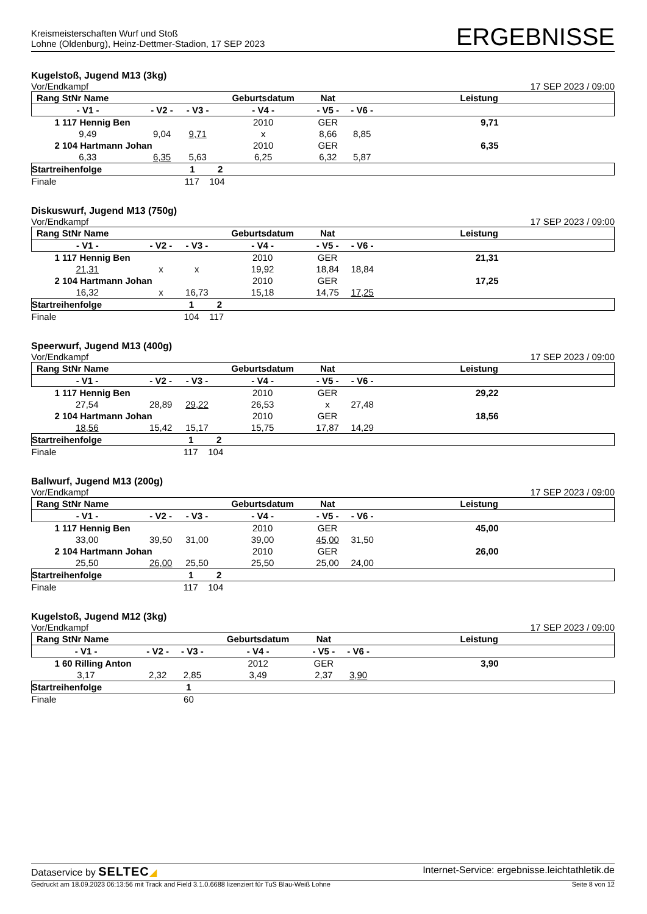Kreismeisterschaften Wurf und Stoß
Lohne (Oldenburg), Heinz-Dettmer-Stadion, 17 SEP 2023
ERGEBNISSE
Kugelstoß, Jugend M13 (3kg)
Vor/Endkampf 17 SEP 2023 / 09:00
| Rang StNr Name | | | Geburtsdatum | Nat | | Leistung |
| --- | --- | --- | --- | --- | --- | --- |
| - V1 - | - V2 - | - V3 - | - V4 - | - V5 - | - V6 - | |
| 1 117 Hennig Ben | | | 2010 | GER | | 9,71 |
| 9,49 | 9,04 | 9,71 | x | 8,66 | 8,85 | |
| 2 104 Hartmann Johan | | | 2010 | GER | | 6,35 |
| 6,33 | 6,35 | 5,63 | 6,25 | 6,32 | 5,87 | |
| Startreihenfolge | 1 2 | | | | | |
| Finale | 117 104 | | | | | |
Diskuswurf, Jugend M13 (750g)
Vor/Endkampf 17 SEP 2023 / 09:00
| Rang StNr Name | | | Geburtsdatum | Nat | | Leistung |
| --- | --- | --- | --- | --- | --- | --- |
| - V1 - | - V2 - | - V3 - | - V4 - | - V5 - | - V6 - | |
| 1 117 Hennig Ben | | | 2010 | GER | | 21,31 |
| 21,31 | x | x | 19,92 | 18,84 | 18,84 | |
| 2 104 Hartmann Johan | | | 2010 | GER | | 17,25 |
| 16,32 | x | 16,73 | 15,18 | 14,75 | 17,25 | |
| Startreihenfolge | 1 2 | | | | | |
| Finale | 104 117 | | | | | |
Speerwurf, Jugend M13 (400g)
Vor/Endkampf 17 SEP 2023 / 09:00
| Rang StNr Name | | | Geburtsdatum | Nat | | Leistung |
| --- | --- | --- | --- | --- | --- | --- |
| - V1 - | - V2 - | - V3 - | - V4 - | - V5 - | - V6 - | |
| 1 117 Hennig Ben | | | 2010 | GER | | 29,22 |
| 27,54 | 28,89 | 29,22 | 26,53 | x | 27,48 | |
| 2 104 Hartmann Johan | | | 2010 | GER | | 18,56 |
| 18,56 | 15,42 | 15,17 | 15,75 | 17,87 | 14,29 | |
| Startreihenfolge | 1 2 | | | | | |
| Finale | 117 104 | | | | | |
Ballwurf, Jugend M13 (200g)
Vor/Endkampf 17 SEP 2023 / 09:00
| Rang StNr Name | | | Geburtsdatum | Nat | | Leistung |
| --- | --- | --- | --- | --- | --- | --- |
| - V1 - | - V2 - | - V3 - | - V4 - | - V5 - | - V6 - | |
| 1 117 Hennig Ben | | | 2010 | GER | | 45,00 |
| 33,00 | 39,50 | 31,00 | 39,00 | 45,00 | 31,50 | |
| 2 104 Hartmann Johan | | | 2010 | GER | | 26,00 |
| 25,50 | 26,00 | 25,50 | 25,50 | 25,00 | 24,00 | |
| Startreihenfolge | 1 2 | | | | | |
| Finale | 117 104 | | | | | |
Kugelstoß, Jugend M12 (3kg)
Vor/Endkampf 17 SEP 2023 / 09:00
| Rang StNr Name | | | Geburtsdatum | Nat | | Leistung |
| --- | --- | --- | --- | --- | --- | --- |
| - V1 - | - V2 - | - V3 - | - V4 - | - V5 - | - V6 - | |
| 1 60 Rilling Anton | | | 2012 | GER | | 3,90 |
| 3,17 | 2,32 | 2,85 | 3,49 | 2,37 | 3,90 | |
| Startreihenfolge | 1 | | | | | |
| Finale | 60 | | | | | |
Dataservice by SELTEC◢ Internet-Service: ergebnisse.leichtathletik.de
Gedruckt am 18.09.2023 06:13:56 mit Track and Field 3.1.0.6688 lizenziert für TuS Blau-Weiß Lohne Seite 8 von 12